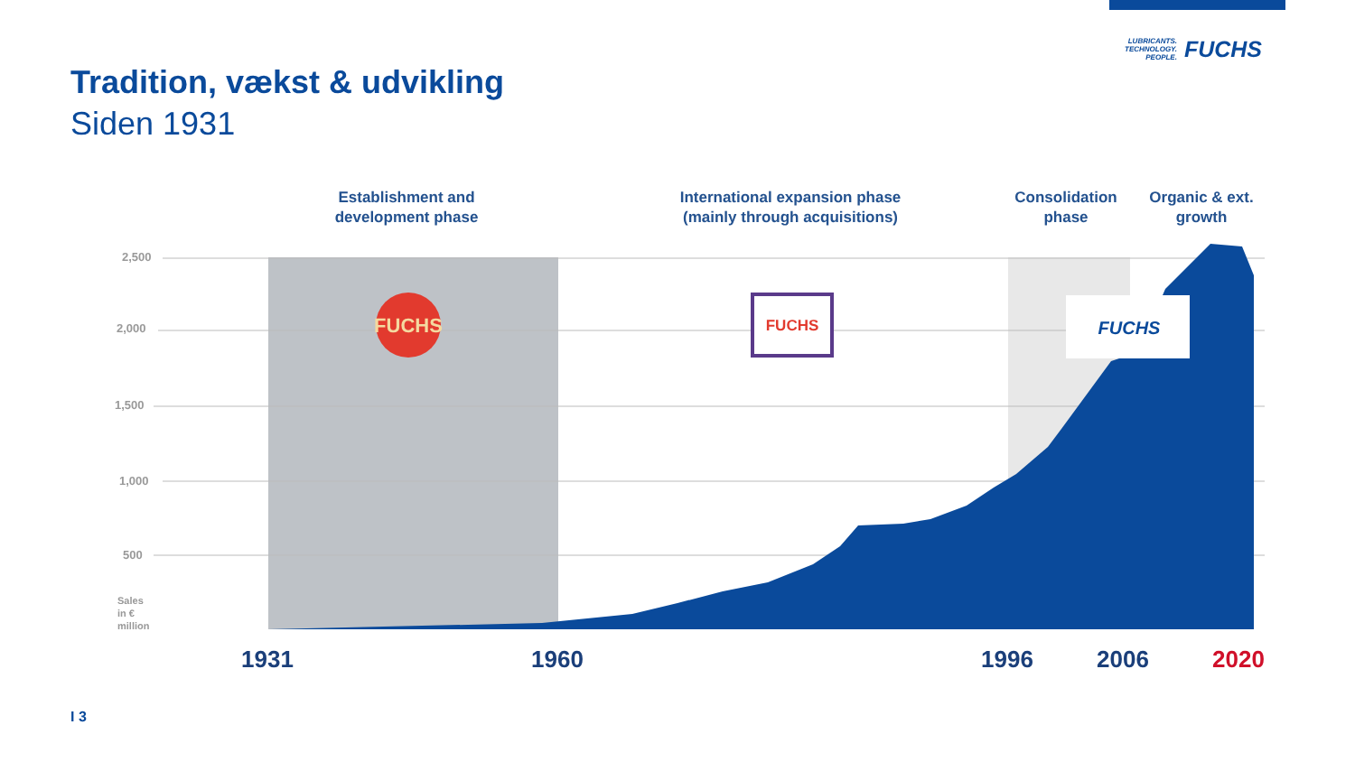LUBRICANTS.
TECHNOLOGY.
PEOPLE.
FUCHS
Tradition, vækst & udvikling
Siden 1931
Establishment and development phase
International expansion phase (mainly through acquisitions)
Consolidation phase
Organic & ext. growth
FUCHS
FUCHS
FUCHS
2,500
2,000
1,500
1,000
500
Sales
in €
million
1931 1960 1996 2006 2020
I 3